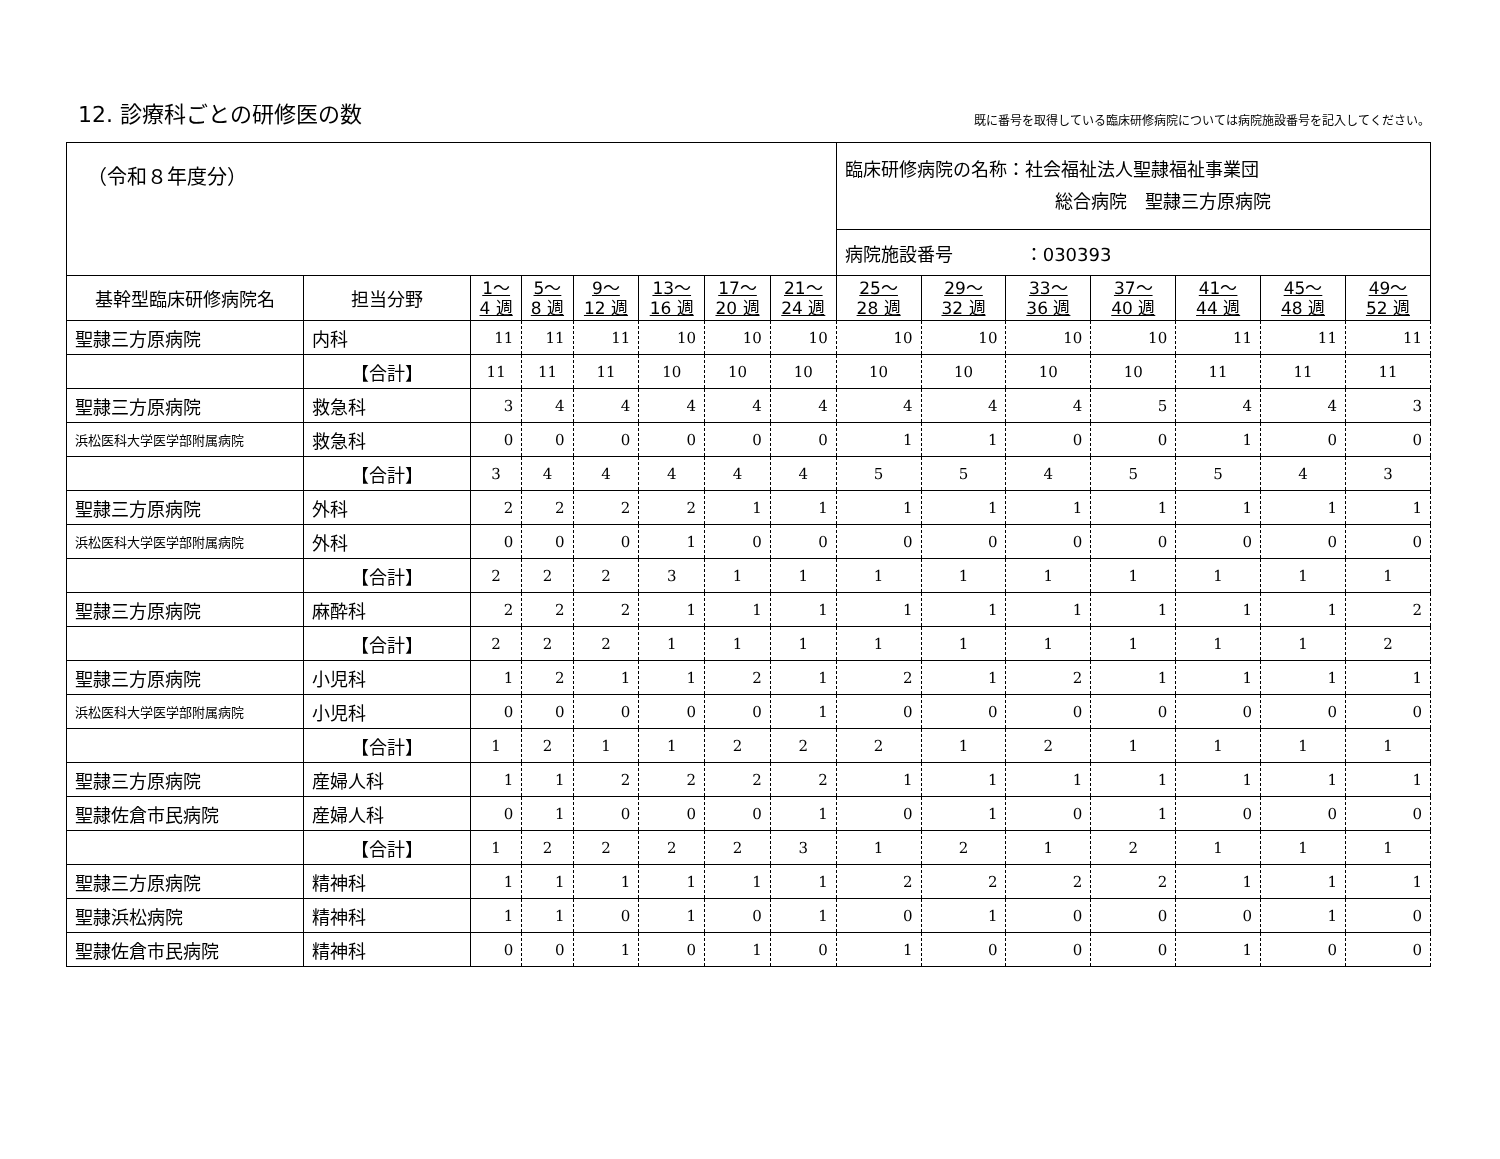12. 診療科ごとの研修医の数
既に番号を取得している臨床研修病院については病院施設番号を記入してください。
| （令和８年度分） | | | | | | | | 臨床研修病院の名称：社会福祉法人聖隷福祉事業団 総合病院 聖隷三方原病院 | | | | | | |
| | | | | | | | | 病院施設番号 ：030393 | | | | | | |
| 基幹型臨床研修病院名 | 担当分野 | 1～ 4 週 | 5～ 8 週 | 9～ 12 週 | 13～ 16 週 | 17～ 20 週 | 21～ 24 週 | 25～ 28 週 | 29～ 32 週 | 33～ 36 週 | 37～ 40 週 | 41～ 44 週 | 45～ 48 週 | 49～ 52 週 |
| 聖隷三方原病院 | 内科 | 11 | 11 | 11 | 10 | 10 | 10 | 10 | 10 | 10 | 10 | 11 | 11 | 11 |
| | 【合計】 | 11 | 11 | 11 | 10 | 10 | 10 | 10 | 10 | 10 | 10 | 11 | 11 | 11 |
| 聖隷三方原病院 | 救急科 | 3 | 4 | 4 | 4 | 4 | 4 | 4 | 4 | 4 | 5 | 4 | 4 | 3 |
| 浜松医科大学医学部附属病院 | 救急科 | 0 | 0 | 0 | 0 | 0 | 0 | 1 | 1 | 0 | 0 | 1 | 0 | 0 |
| | 【合計】 | 3 | 4 | 4 | 4 | 4 | 4 | 5 | 5 | 4 | 5 | 5 | 4 | 3 |
| 聖隷三方原病院 | 外科 | 2 | 2 | 2 | 2 | 1 | 1 | 1 | 1 | 1 | 1 | 1 | 1 | 1 |
| 浜松医科大学医学部附属病院 | 外科 | 0 | 0 | 0 | 1 | 0 | 0 | 0 | 0 | 0 | 0 | 0 | 0 | 0 |
| | 【合計】 | 2 | 2 | 2 | 3 | 1 | 1 | 1 | 1 | 1 | 1 | 1 | 1 | 1 |
| 聖隷三方原病院 | 麻酔科 | 2 | 2 | 2 | 1 | 1 | 1 | 1 | 1 | 1 | 1 | 1 | 1 | 2 |
| | 【合計】 | 2 | 2 | 2 | 1 | 1 | 1 | 1 | 1 | 1 | 1 | 1 | 1 | 2 |
| 聖隷三方原病院 | 小児科 | 1 | 2 | 1 | 1 | 2 | 1 | 2 | 1 | 2 | 1 | 1 | 1 | 1 |
| 浜松医科大学医学部附属病院 | 小児科 | 0 | 0 | 0 | 0 | 0 | 1 | 0 | 0 | 0 | 0 | 0 | 0 | 0 |
| | 【合計】 | 1 | 2 | 1 | 1 | 2 | 2 | 2 | 1 | 2 | 1 | 1 | 1 | 1 |
| 聖隷三方原病院 | 産婦人科 | 1 | 1 | 2 | 2 | 2 | 2 | 1 | 1 | 1 | 1 | 1 | 1 | 1 |
| 聖隷佐倉市民病院 | 産婦人科 | 0 | 1 | 0 | 0 | 0 | 1 | 0 | 1 | 0 | 1 | 0 | 0 | 0 |
| | 【合計】 | 1 | 2 | 2 | 2 | 2 | 3 | 1 | 2 | 1 | 2 | 1 | 1 | 1 |
| 聖隷三方原病院 | 精神科 | 1 | 1 | 1 | 1 | 1 | 1 | 2 | 2 | 2 | 2 | 1 | 1 | 1 |
| 聖隷浜松病院 | 精神科 | 1 | 1 | 0 | 1 | 0 | 1 | 0 | 1 | 0 | 0 | 0 | 1 | 0 |
| 聖隷佐倉市民病院 | 精神科 | 0 | 0 | 1 | 0 | 1 | 0 | 1 | 0 | 0 | 0 | 1 | 0 | 0 |